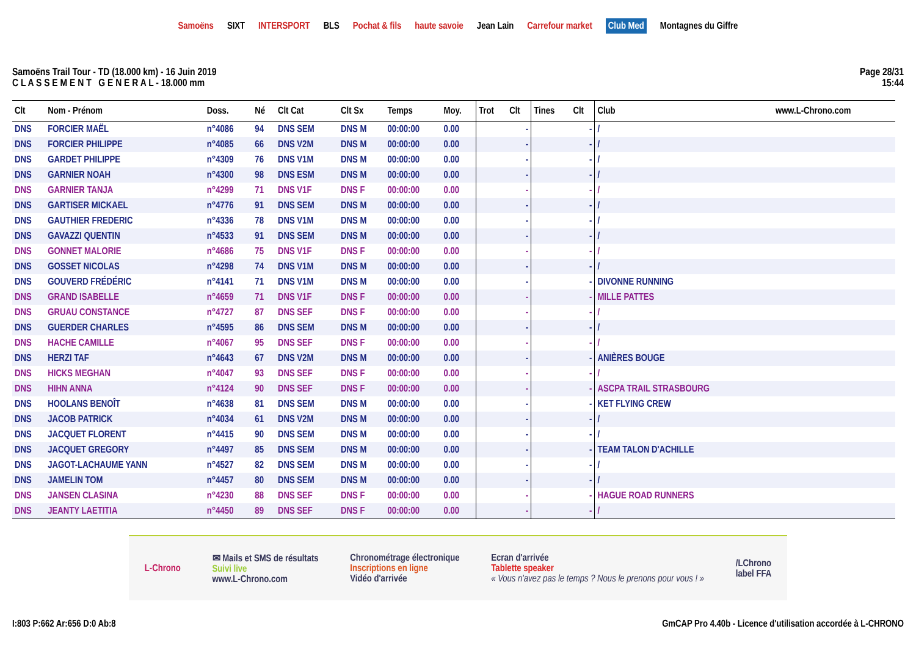Samoëns SIXT INTERSPORT BLS Pochat & fils haute savoie Jean Lain Carrefour market Club Med Montagnes du Giffre
Samoëns Trail Tour - TD (18.000 km) - 16 Juin 2019
C L A S S E M E N T G E N E R A L - 18.000 mm
Page 28/31
15:44
| Clt | Nom - Prénom | Doss. | Né | Clt Cat | Clt Sx | Temps | Moy. | Trot | Clt | Tines | Clt | Club | www.L-Chrono.com |
| --- | --- | --- | --- | --- | --- | --- | --- | --- | --- | --- | --- | --- | --- |
| DNS | FORCIER MAËL | n°4086 | 94 | DNS SEM | DNS M | 00:00:00 | 0.00 | | - | | - | / | |
| DNS | FORCIER PHILIPPE | n°4085 | 66 | DNS V2M | DNS M | 00:00:00 | 0.00 | | - | | - | / | |
| DNS | GARDET PHILIPPE | n°4309 | 76 | DNS V1M | DNS M | 00:00:00 | 0.00 | | - | | - | / | |
| DNS | GARNIER NOAH | n°4300 | 98 | DNS ESM | DNS M | 00:00:00 | 0.00 | | - | | - | / | |
| DNS | GARNIER TANJA | n°4299 | 71 | DNS V1F | DNS F | 00:00:00 | 0.00 | | - | | - | / | |
| DNS | GARTISER MICKAEL | n°4776 | 91 | DNS SEM | DNS M | 00:00:00 | 0.00 | | - | | - | / | |
| DNS | GAUTHIER FREDERIC | n°4336 | 78 | DNS V1M | DNS M | 00:00:00 | 0.00 | | - | | - | / | |
| DNS | GAVAZZI QUENTIN | n°4533 | 91 | DNS SEM | DNS M | 00:00:00 | 0.00 | | - | | - | / | |
| DNS | GONNET MALORIE | n°4686 | 75 | DNS V1F | DNS F | 00:00:00 | 0.00 | | - | | - | / | |
| DNS | GOSSET NICOLAS | n°4298 | 74 | DNS V1M | DNS M | 00:00:00 | 0.00 | | - | | - | / | |
| DNS | GOUVERD FRÉDÉRIC | n°4141 | 71 | DNS V1M | DNS M | 00:00:00 | 0.00 | | - | | - | DIVONNE RUNNING | |
| DNS | GRAND ISABELLE | n°4659 | 71 | DNS V1F | DNS F | 00:00:00 | 0.00 | | - | | - | MILLE PATTES | |
| DNS | GRUAU CONSTANCE | n°4727 | 87 | DNS SEF | DNS F | 00:00:00 | 0.00 | | - | | - | / | |
| DNS | GUERDER CHARLES | n°4595 | 86 | DNS SEM | DNS M | 00:00:00 | 0.00 | | - | | - | / | |
| DNS | HACHE CAMILLE | n°4067 | 95 | DNS SEF | DNS F | 00:00:00 | 0.00 | | - | | - | / | |
| DNS | HERZI TAF | n°4643 | 67 | DNS V2M | DNS M | 00:00:00 | 0.00 | | - | | - | ANIÈRES BOUGE | |
| DNS | HICKS MEGHAN | n°4047 | 93 | DNS SEF | DNS F | 00:00:00 | 0.00 | | - | | - | / | |
| DNS | HIHN ANNA | n°4124 | 90 | DNS SEF | DNS F | 00:00:00 | 0.00 | | - | | - | ASCPA TRAIL STRASBOURG | |
| DNS | HOOLANS BENOÎT | n°4638 | 81 | DNS SEM | DNS M | 00:00:00 | 0.00 | | - | | - | KET FLYING CREW | |
| DNS | JACOB PATRICK | n°4034 | 61 | DNS V2M | DNS M | 00:00:00 | 0.00 | | - | | - | / | |
| DNS | JACQUET FLORENT | n°4415 | 90 | DNS SEM | DNS M | 00:00:00 | 0.00 | | - | | - | / | |
| DNS | JACQUET GREGORY | n°4497 | 85 | DNS SEM | DNS M | 00:00:00 | 0.00 | | - | | - | TEAM TALON D'ACHILLE | |
| DNS | JAGOT-LACHAUME YANN | n°4527 | 82 | DNS SEM | DNS M | 00:00:00 | 0.00 | | - | | - | / | |
| DNS | JAMELIN TOM | n°4457 | 80 | DNS SEM | DNS M | 00:00:00 | 0.00 | | - | | - | / | |
| DNS | JANSEN CLASINA | n°4230 | 88 | DNS SEF | DNS F | 00:00:00 | 0.00 | | - | | - | HAGUE ROAD RUNNERS | |
| DNS | JEANTY LAETITIA | n°4450 | 89 | DNS SEF | DNS F | 00:00:00 | 0.00 | | - | | - | / | |
L-Chrono
✉ Mails et SMS de résultats
Suivi live
www.L-Chrono.com
Chronométrage électronique
Inscriptions en ligne
Vidéo d'arrivée
Ecran d'arrivée
Tablette speaker
« Vous n'avez pas le temps ? Nous le prenons pour vous ! »
/LChrono
label FFA
I:803 P:662 Ar:656 D:0 Ab:8 GmCAP Pro 4.40b - Licence d'utilisation accordée à L-CHRONO